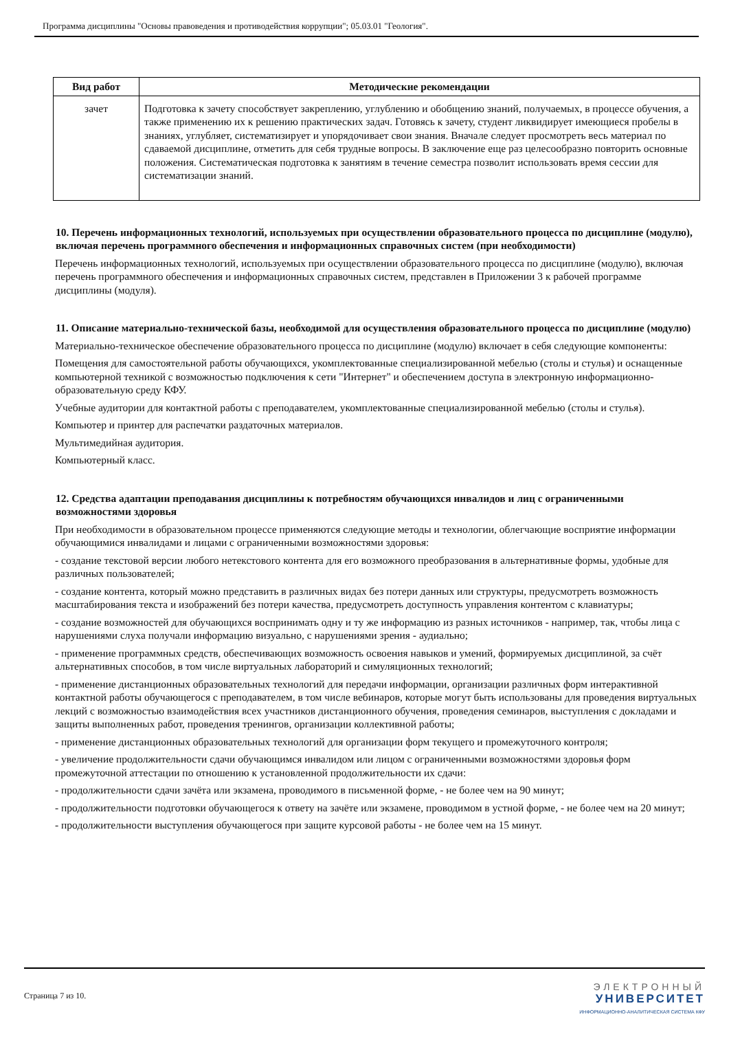Программа дисциплины "Основы правоведения и противодействия коррупции"; 05.03.01 "Геология".
| Вид работ | Методические рекомендации |
| --- | --- |
| зачет | Подготовка к зачету способствует закреплению, углублению и обобщению знаний, получаемых, в процессе обучения, а также применению их к решению практических задач. Готовясь к зачету, студент ликвидирует имеющиеся пробелы в знаниях, углубляет, систематизирует и упорядочивает свои знания. Вначале следует просмотреть весь материал по сдаваемой дисциплине, отметить для себя трудные вопросы. В заключение еще раз целесообразно повторить основные положения. Систематическая подготовка к занятиям в течение семестра позволит использовать время сессии для систематизации знаний. |
10. Перечень информационных технологий, используемых при осуществлении образовательного процесса по дисциплине (модулю), включая перечень программного обеспечения и информационных справочных систем (при необходимости)
Перечень информационных технологий, используемых при осуществлении образовательного процесса по дисциплине (модулю), включая перечень программного обеспечения и информационных справочных систем, представлен в Приложении 3 к рабочей программе дисциплины (модуля).
11. Описание материально-технической базы, необходимой для осуществления образовательного процесса по дисциплине (модулю)
Материально-техническое обеспечение образовательного процесса по дисциплине (модулю) включает в себя следующие компоненты:
Помещения для самостоятельной работы обучающихся, укомплектованные специализированной мебелью (столы и стулья) и оснащенные компьютерной техникой с возможностью подключения к сети "Интернет" и обеспечением доступа в электронную информационно-образовательную среду КФУ.
Учебные аудитории для контактной работы с преподавателем, укомплектованные специализированной мебелью (столы и стулья).
Компьютер и принтер для распечатки раздаточных материалов.
Мультимедийная аудитория.
Компьютерный класс.
12. Средства адаптации преподавания дисциплины к потребностям обучающихся инвалидов и лиц с ограниченными возможностями здоровья
При необходимости в образовательном процессе применяются следующие методы и технологии, облегчающие восприятие информации обучающимися инвалидами и лицами с ограниченными возможностями здоровья:
- создание текстовой версии любого нетекстового контента для его возможного преобразования в альтернативные формы, удобные для различных пользователей;
- создание контента, который можно представить в различных видах без потери данных или структуры, предусмотреть возможность масштабирования текста и изображений без потери качества, предусмотреть доступность управления контентом с клавиатуры;
- создание возможностей для обучающихся воспринимать одну и ту же информацию из разных источников - например, так, чтобы лица с нарушениями слуха получали информацию визуально, с нарушениями зрения - аудиально;
- применение программных средств, обеспечивающих возможность освоения навыков и умений, формируемых дисциплиной, за счёт альтернативных способов, в том числе виртуальных лабораторий и симуляционных технологий;
- применение дистанционных образовательных технологий для передачи информации, организации различных форм интерактивной контактной работы обучающегося с преподавателем, в том числе вебинаров, которые могут быть использованы для проведения виртуальных лекций с возможностью взаимодействия всех участников дистанционного обучения, проведения семинаров, выступления с докладами и защиты выполненных работ, проведения тренингов, организации коллективной работы;
- применение дистанционных образовательных технологий для организации форм текущего и промежуточного контроля;
- увеличение продолжительности сдачи обучающимся инвалидом или лицом с ограниченными возможностями здоровья форм промежуточной аттестации по отношению к установленной продолжительности их сдачи:
- продолжительности сдачи зачёта или экзамена, проводимого в письменной форме, - не более чем на 90 минут;
- продолжительности подготовки обучающегося к ответу на зачёте или экзамене, проводимом в устной форме, - не более чем на 20 минут;
- продолжительности выступления обучающегося при защите курсовой работы - не более чем на 15 минут.
Страница 7 из 10.
ЭЛЕКТРОННЫЙ
УНИВЕРСИТЕТ
ИНФОРМАЦИОННО-АНАЛИТИЧЕСКАЯ СИСТЕМА КФУ